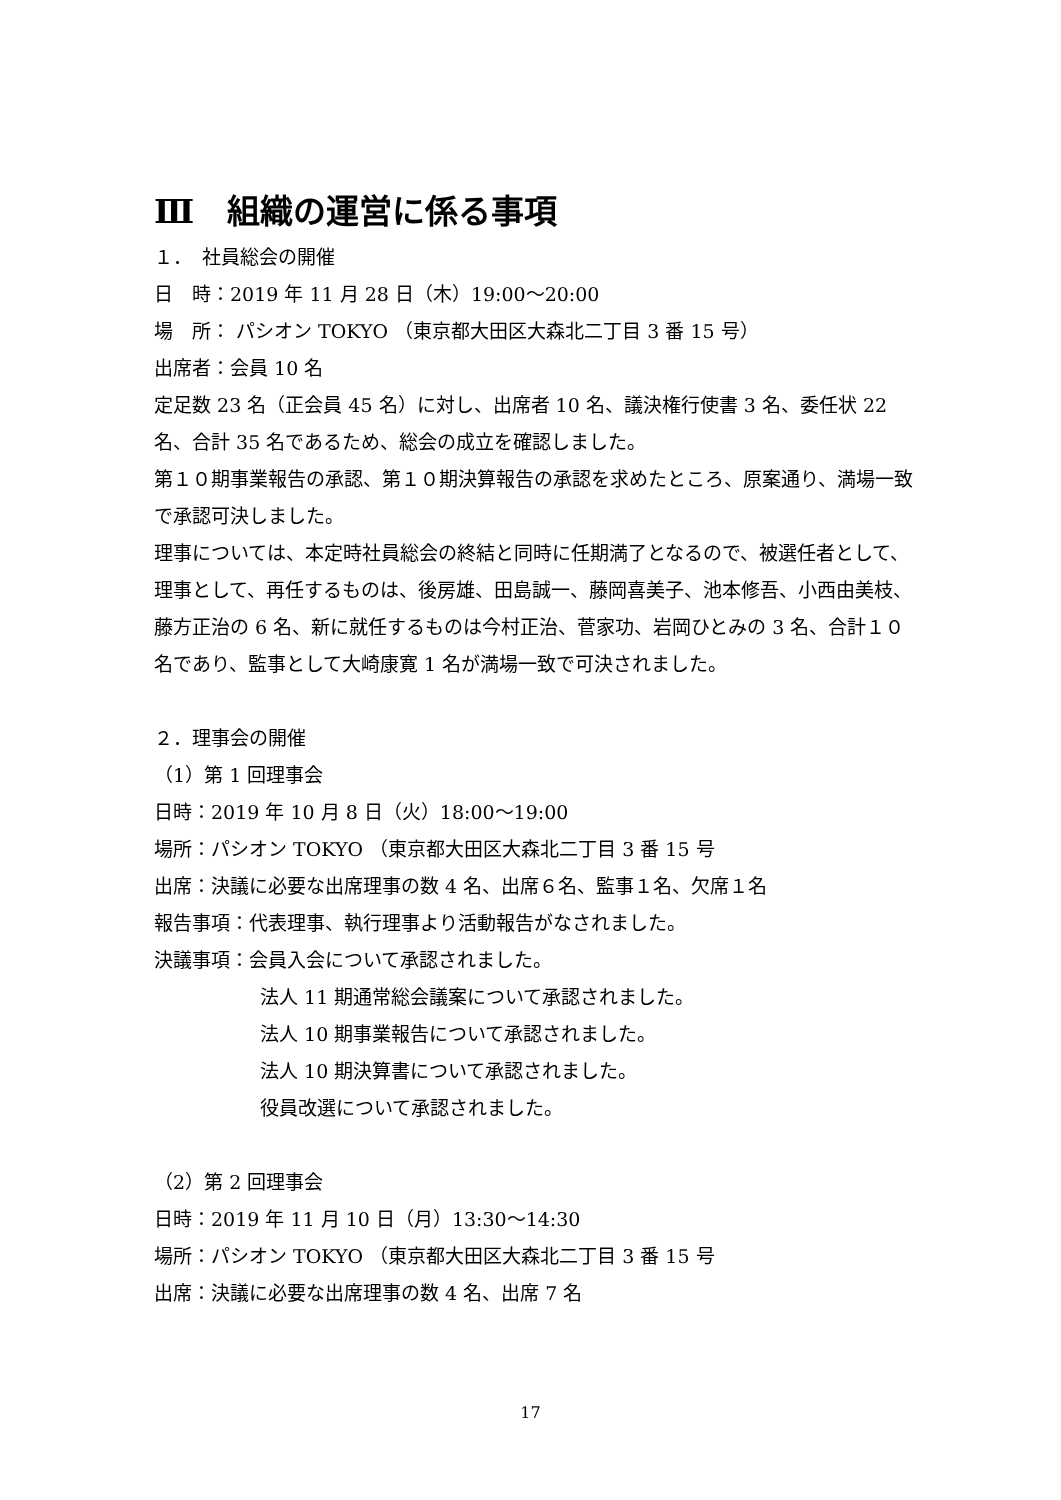Ⅲ　組織の運営に係る事項
１．　社員総会の開催
日　時：2019 年 11 月 28 日（木）19:00～20:00
場　所： パシオン TOKYO （東京都大田区大森北二丁目 3 番 15 号）
出席者：会員 10 名
定足数 23 名（正会員 45 名）に対し、出席者 10 名、議決権行使書 3 名、委任状 22 名、合計 35 名であるため、総会の成立を確認しました。
第１０期事業報告の承認、第１０期決算報告の承認を求めたところ、原案通り、満場一致で承認可決しました。
理事については、本定時社員総会の終結と同時に任期満了となるので、被選任者として、理事として、再任するものは、後房雄、田島誠一、藤岡喜美子、池本修吾、小西由美枝、藤方正治の 6 名、新に就任するものは今村正治、菅家功、岩岡ひとみの 3 名、合計１０名であり、監事として大崎康寛 1 名が満場一致で可決されました。
２．理事会の開催
（1）第 1 回理事会
日時：2019 年 10 月 8 日（火）18:00～19:00
場所：パシオン TOKYO （東京都大田区大森北二丁目 3 番 15 号
出席：決議に必要な出席理事の数 4 名、出席６名、監事１名、欠席１名
報告事項：代表理事、執行理事より活動報告がなされました。
決議事項：会員入会について承認されました。
法人 11 期通常総会議案について承認されました。
法人 10 期事業報告について承認されました。
法人 10 期決算書について承認されました。
役員改選について承認されました。
（2）第 2 回理事会
日時：2019 年 11 月 10 日（月）13:30～14:30
場所：パシオン TOKYO （東京都大田区大森北二丁目 3 番 15 号
出席：決議に必要な出席理事の数 4 名、出席 7 名
17